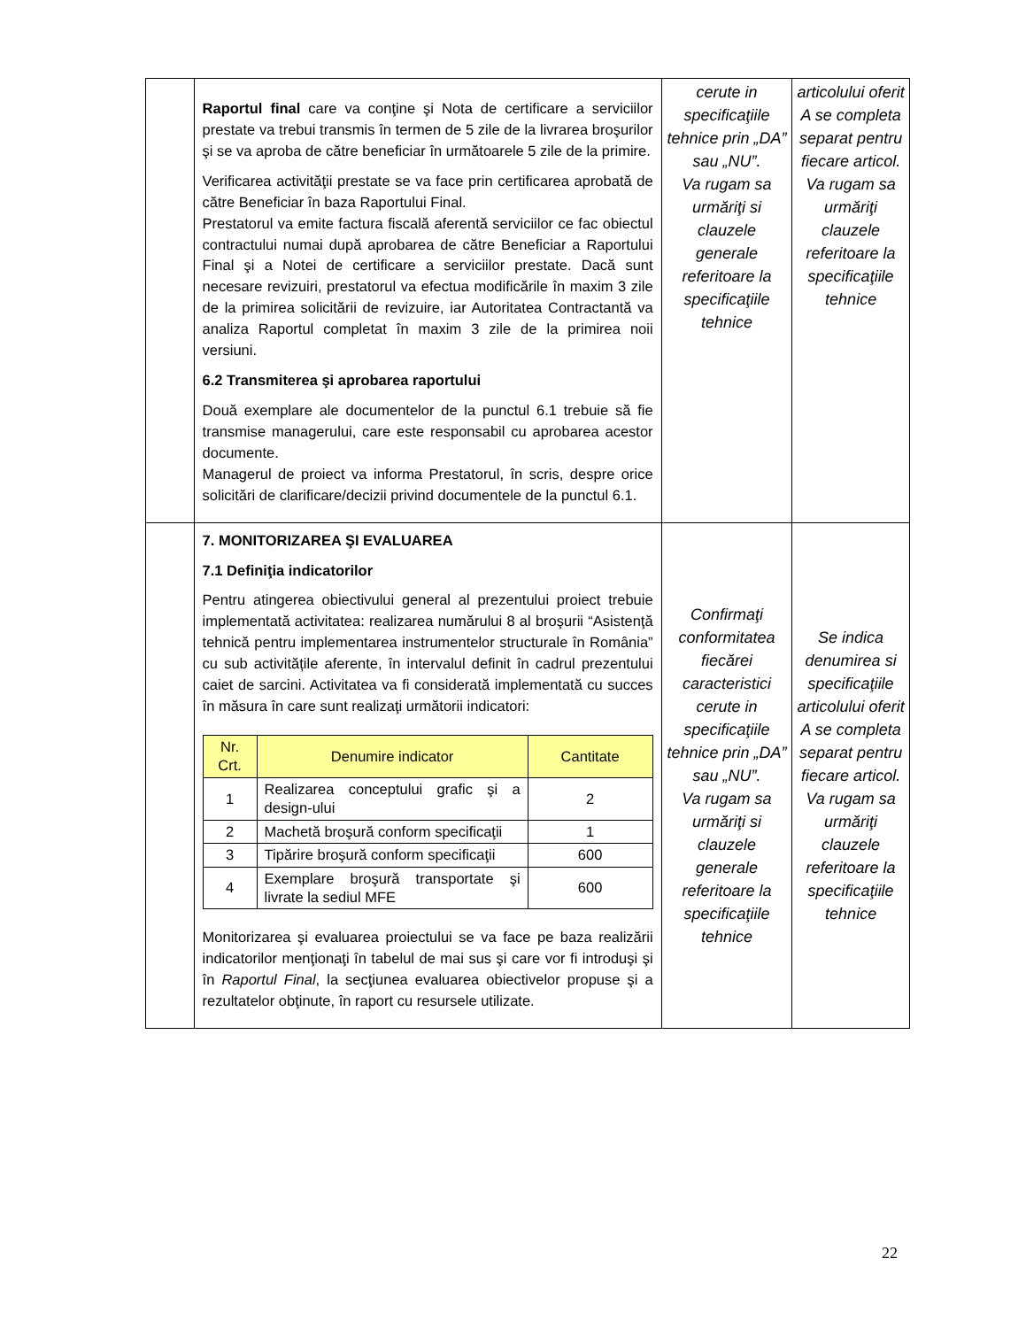| | Raportul final care va conţine şi Nota de certificare a serviciilor prestate va trebui transmis în termen de 5 zile de la livrarea broşurilor şi se va aproba de către beneficiar în următoarele 5 zile de la primire. Verificarea activităţii prestate se va face prin certificarea aprobată de către Beneficiar în baza Raportului Final. Prestatorul va emite factura fiscală aferentă serviciilor ce fac obiectul contractului numai după aprobarea de către Beneficiar a Raportului Final şi a Notei de certificare a serviciilor prestate. Dacă sunt necesare revizuiri, prestatorul va efectua modificările în maxim 3 zile de la primirea solicitării de revizuire, iar Autoritatea Contractantă va analiza Raportul completat în maxim 3 zile de la primirea noii versiuni. 6.2 Transmiterea şi aprobarea raportului Două exemplare ale documentelor de la punctul 6.1 trebuie să fie transmise managerului, care este responsabil cu aprobarea acestor documente. Managerul de proiect va informa Prestatorul, în scris, despre orice solicitări de clarificare/decizii privind documentele de la punctul 6.1. | cerute in specificaţiile tehnice prin „DA” sau „NU”. Va rugam sa urmăriţi si clauzele generale referitoare la specificaţiile tehnice | articolului oferit A se completa separat pentru fiecare articol. Va rugam sa urmăriţi clauzele referitoare la specificaţiile tehnice |
| | 7. MONITORIZAREA ŞI EVALUAREA 7.1 Definiţia indicatorilor Pentru atingerea obiectivului general al prezentului proiect trebuie implementată activitatea: realizarea numărului 8 al broşurii “Asistenţă tehnică pentru implementarea instrumentelor structurale în România” cu sub activitățile aferente, în intervalul definit în cadrul prezentului caiet de sarcini. Activitatea va fi considerată implementată cu succes în măsura în care sunt realizaţi următorii indicatori: / Nr. Crt. / Denumire indicator / Cantitate / / --- / --- / --- / / 1 / Realizarea conceptului grafic şi a design-ului / 2 / / 2 / Machetă broşură conform specificaţii / 1 / / 3 / Tipărire broşură conform specificaţii / 600 / / 4 / Exemplare broşură transportate şi livrate la sediul MFE / 600 / Monitorizarea şi evaluarea proiectului se va face pe baza realizării indicatorilor menţionaţi în tabelul de mai sus şi care vor fi introduşi şi în Raportul Final , la secţiunea evaluarea obiectivelor propuse şi a rezultatelor obţinute, în raport cu resursele utilizate. | Confirmaţi conformitatea fiecărei caracteristici cerute in specificaţiile tehnice prin „DA” sau „NU”. Va rugam sa urmăriţi si clauzele generale referitoare la specificaţiile tehnice | Se indica denumirea si specificaţiile articolului oferit A se completa separat pentru fiecare articol. Va rugam sa urmăriţi clauzele referitoare la specificaţiile tehnice |
22